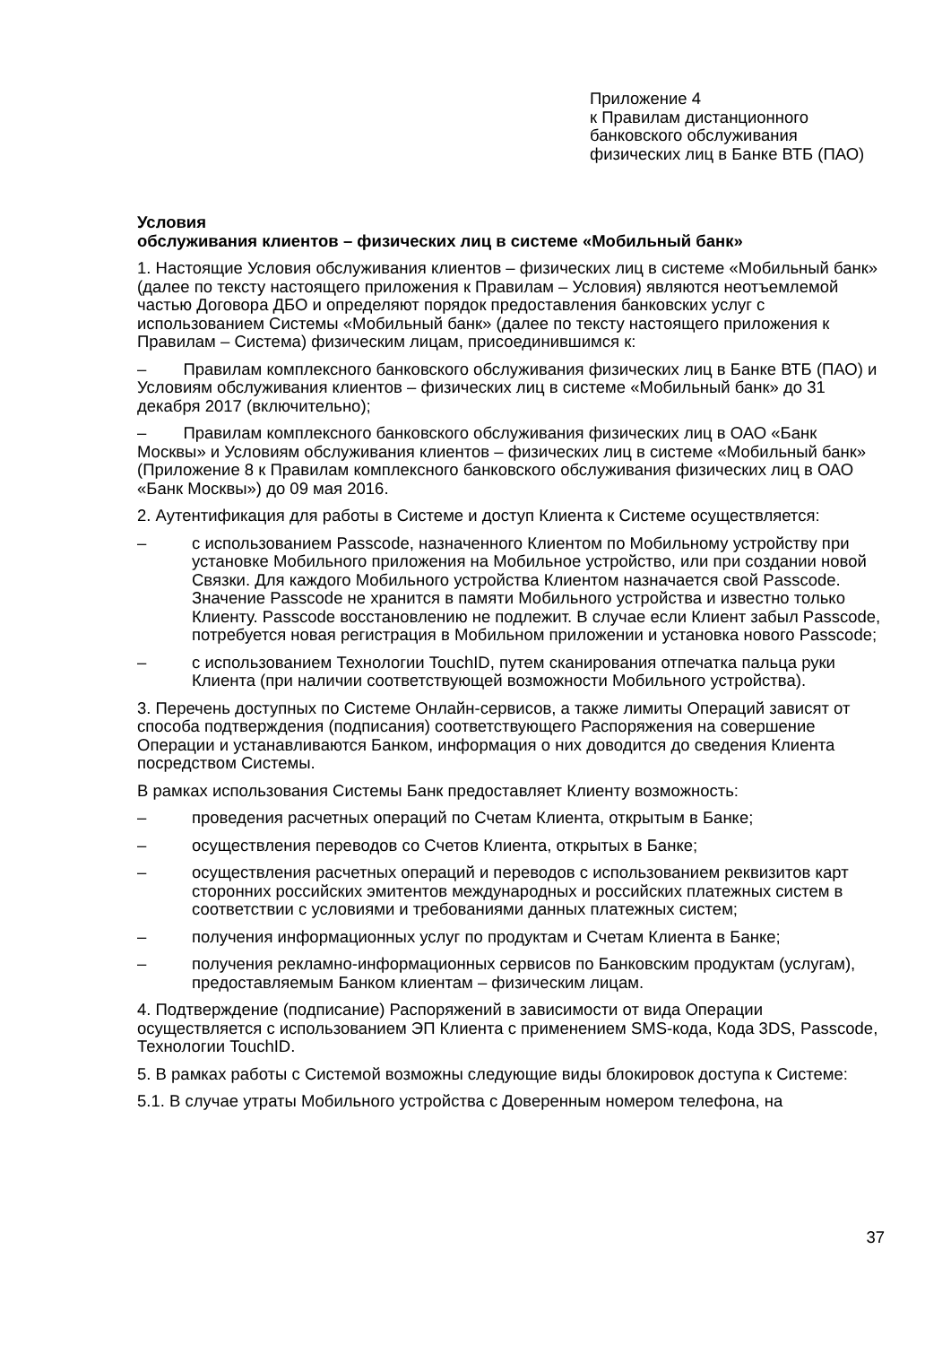Приложение 4
к Правилам дистанционного
банковского обслуживания
физических лиц в Банке ВТБ (ПАО)
Условия
обслуживания клиентов – физических лиц в системе «Мобильный банк»
1. Настоящие Условия обслуживания клиентов – физических лиц в системе «Мобильный банк» (далее по тексту настоящего приложения к Правилам – Условия) являются неотъемлемой частью Договора ДБО и определяют порядок предоставления банковских услуг с использованием Системы «Мобильный банк» (далее по тексту настоящего приложения к Правилам – Система) физическим лицам, присоединившимся к:
– Правилам комплексного банковского обслуживания физических лиц в Банке ВТБ (ПАО) и Условиям обслуживания клиентов – физических лиц в системе «Мобильный банк» до 31 декабря 2017 (включительно);
– Правилам комплексного банковского обслуживания физических лиц в ОАО «Банк Москвы» и Условиям обслуживания клиентов – физических лиц в системе «Мобильный банк» (Приложение 8 к Правилам комплексного банковского обслуживания физических лиц в ОАО «Банк Москвы») до 09 мая 2016.
2. Аутентификация для работы в Системе и доступ Клиента к Системе осуществляется:
– с использованием Passcode, назначенного Клиентом по Мобильному устройству при установке Мобильного приложения на Мобильное устройство, или при создании новой Связки. Для каждого Мобильного устройства Клиентом назначается свой Passcode. Значение Passcode не хранится в памяти Мобильного устройства и известно только Клиенту. Passcode восстановлению не подлежит. В случае если Клиент забыл Passcode, потребуется новая регистрация в Мобильном приложении и установка нового Passcode;
– с использованием Технологии TouchID, путем сканирования отпечатка пальца руки Клиента (при наличии соответствующей возможности Мобильного устройства).
3. Перечень доступных по Системе Онлайн-сервисов, а также лимиты Операций зависят от способа подтверждения (подписания) соответствующего Распоряжения на совершение Операции и устанавливаются Банком, информация о них доводится до сведения Клиента посредством Системы.
В рамках использования Системы Банк предоставляет Клиенту возможность:
– проведения расчетных операций по Счетам Клиента, открытым в Банке;
– осуществления переводов со Счетов Клиента, открытых в Банке;
– осуществления расчетных операций и переводов с использованием реквизитов карт сторонних российских эмитентов международных и российских платежных систем в соответствии с условиями и требованиями данных платежных систем;
– получения информационных услуг по продуктам и Счетам Клиента в Банке;
– получения рекламно-информационных сервисов по Банковским продуктам (услугам), предоставляемым Банком клиентам – физическим лицам.
4. Подтверждение (подписание) Распоряжений в зависимости от вида Операции осуществляется с использованием ЭП Клиента с применением SMS-кода, Кода 3DS, Passcode, Технологии TouchID.
5. В рамках работы с Системой возможны следующие виды блокировок доступа к Системе:
5.1. В случае утраты Мобильного устройства с Доверенным номером телефона, на
37